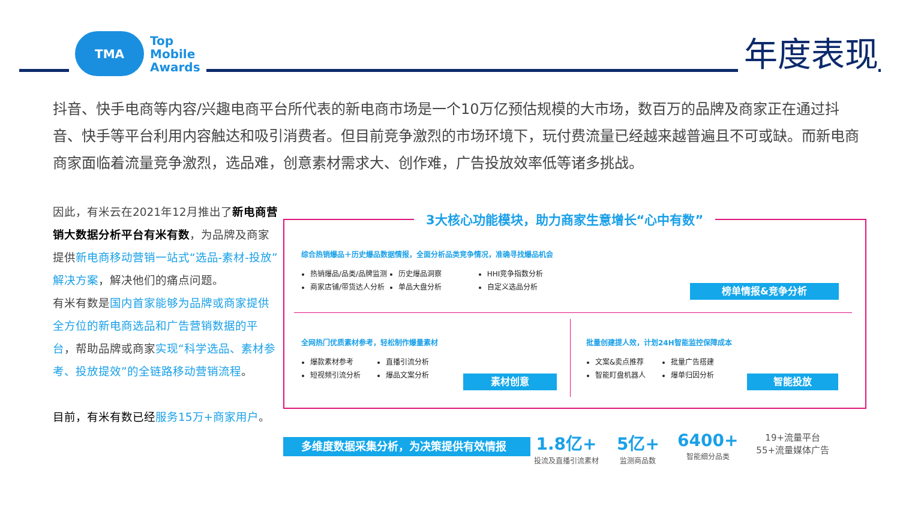TMA
Top
Mobile
Awards
年度表现
抖音、快手电商等内容/兴趣电商平台所代表的新电商市场是一个10万亿预估规模的大市场，数百万的品牌及商家正在通过抖音、快手等平台利用内容触达和吸引消费者。但目前竞争激烈的市场环境下，玩付费流量已经越来越普遍且不可或缺。而新电商商家面临着流量竞争激烈，选品难，创意素材需求大、创作难，广告投放效率低等诸多挑战。
因此，有米云在2021年12月推出了新电商营销大数据分析平台有米有数，为品牌及商家提供新电商移动营销一站式“选品-素材-投放”解决方案，解决他们的痛点问题。
有米有数是国内首家能够为品牌或商家提供全方位的新电商选品和广告营销数据的平台，帮助品牌或商家实现“科学选品、素材参考、投放提效”的全链路移动营销流程。
目前，有米有数已经 服务15万+商家用户。
3大核心功能模块，助力商家生意增长“心中有数”
综合热销爆品＋历史爆品数据情报，全面分析品类竞争情况，准确寻找爆品机会
热销爆品/品类/品牌监测
商家店铺/带货达人分析
历史爆品洞察
单品大盘分析
HHI竞争指数分析
自定义选品分析
榜单情报&竞争分析
全网热门优质素材参考，轻松制作爆量素材
爆款素材参考
短视频引流分析
直播引流分析
爆品文案分析
素材创意
批量创建提人效，计划24H智能监控保障成本
文案&卖点推荐
智能盯盘机器人
批量广告搭建
爆单归因分析
智能投放
多维度数据采集分析，为决策提供有效情报
1.8亿+
投流及直播引流素材
5亿+
监测商品数
6400+
智能细分品类
19+流量平台
55+流量媒体广告